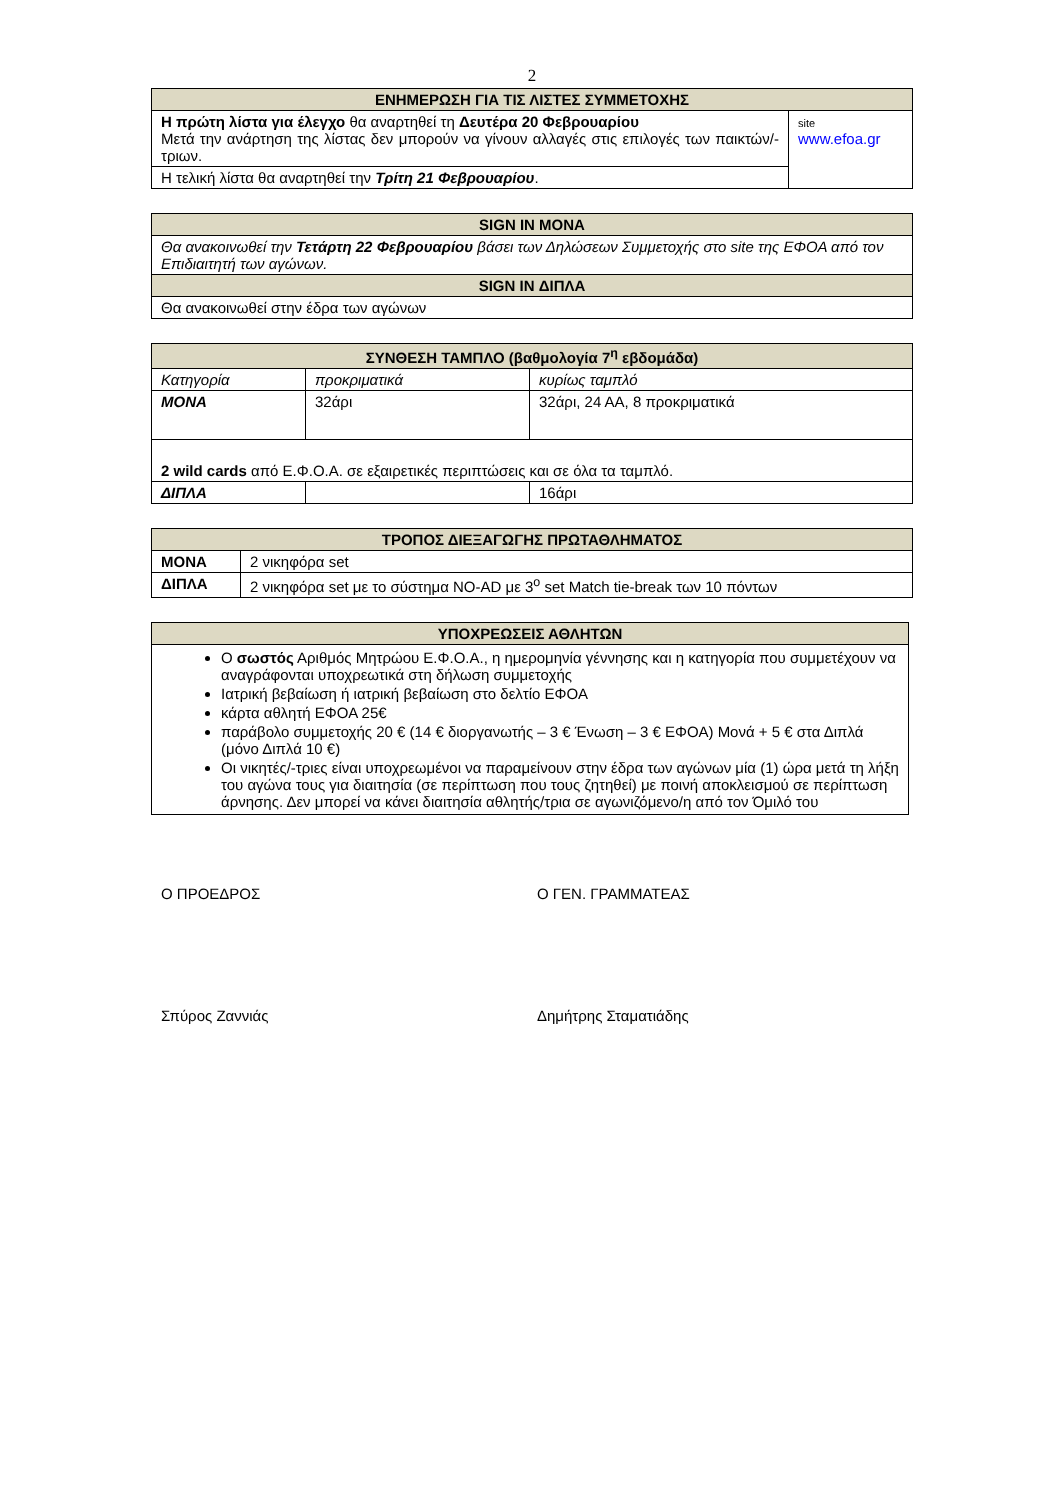2
| ΕΝΗΜΕΡΩΣΗ ΓΙΑ ΤΙΣ ΛΙΣΤΕΣ ΣΥΜΜΕΤΟΧΗΣ | |
| --- | --- |
| Η πρώτη λίστα για έλεγχο θα αναρτηθεί τη Δευτέρα 20 Φεβρουαρίου Μετά την ανάρτηση της λίστας δεν μπορούν να γίνουν αλλαγές στις επιλογές των παικτών/-τριων. | site www.efoa.gr |
| Η τελική λίστα θα αναρτηθεί την Τρίτη 21 Φεβρουαρίου . | |
| SIGN IN ΜΟΝΑ |
| --- |
| Θα ανακοινωθεί την Τετάρτη 22 Φεβρουαρίου βάσει των Δηλώσεων Συμμετοχής στο site της ΕΦΟΑ από τον Επιδιαιτητή των αγώνων. |
| SIGN IN ΔΙΠΛΑ |
| Θα ανακοινωθεί στην έδρα των αγώνων |
| ΣΥΝΘΕΣΗ ΤΑΜΠΛΟ (βαθμολογία 7<sup>η</sup> εβδομάδα) | | |
| --- | --- | --- |
| Κατηγορία | προκριματικά | κυρίως ταμπλό |
| ΜΟΝΑ | 32άρι | 32άρι, 24 ΑΑ, 8 προκριματικά |
| 2 wild cards από Ε.Φ.Ο.Α. σε εξαιρετικές περιπτώσεις και σε όλα τα ταμπλό. | | |
| ΔΙΠΛΑ | | 16άρι |
| ΤΡΟΠΟΣ ΔΙΕΞΑΓΩΓΗΣ ΠΡΩΤΑΘΛΗΜΑΤΟΣ | |
| --- | --- |
| ΜΟΝΑ | 2 νικηφόρα set |
| ΔΙΠΛΑ | 2 νικηφόρα set με το σύστημα NO-AD με 3<sup>ο</sup> set Match tie-break των 10 πόντων |
| ΥΠΟΧΡΕΩΣΕΙΣ ΑΘΛΗΤΩΝ |
| --- |
| Ο σωστός Αριθμός Μητρώου Ε.Φ.Ο.Α., η ημερομηνία γέννησης και η κατηγορία που συμμετέχουν να αναγράφονται υποχρεωτικά στη δήλωση συμμετοχής Ιατρική βεβαίωση ή ιατρική βεβαίωση στο δελτίο ΕΦΟΑ κάρτα αθλητή ΕΦΟΑ 25€ παράβολο συμμετοχής 20 € (14 € διοργανωτής – 3 € Ένωση – 3 € ΕΦΟΑ) Μονά + 5 € στα Διπλά (μόνο Διπλά 10 €) Οι νικητές/-τριες είναι υποχρεωμένοι να παραμείνουν στην έδρα των αγώνων μία (1) ώρα μετά τη λήξη του αγώνα τους για διαιτησία (σε περίπτωση που τους ζητηθεί) με ποινή αποκλεισμού σε περίπτωση άρνησης. Δεν μπορεί να κάνει διαιτησία αθλητής/τρια σε αγωνιζόμενο/η από τον Όμιλό του |
Ο ΠΡΟΕΔΡΟΣ Ο ΓΕΝ. ΓΡΑΜΜΑΤΕΑΣ
Σπύρος Ζαννιάς Δημήτρης Σταματιάδης